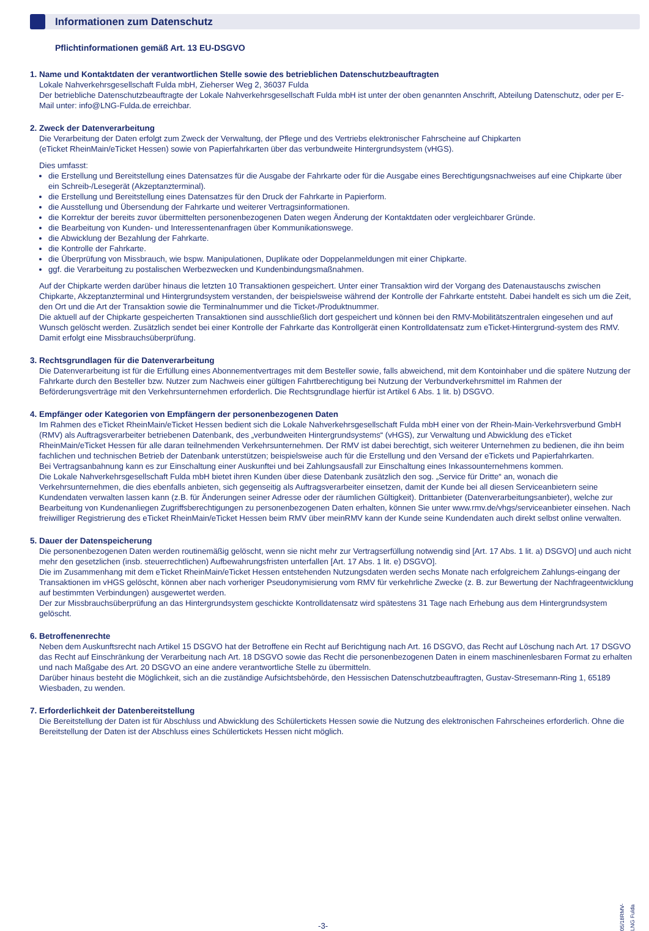Informationen zum Datenschutz
Pflichtinformationen gemäß Art. 13 EU-DSGVO
1. Name und Kontaktdaten der verantwortlichen Stelle sowie des betrieblichen Datenschutzbeauftragten
Lokale Nahverkehrsgesellschaft Fulda mbH, Zieherser Weg 2, 36037 Fulda
Der betriebliche Datenschutzbeauftragte der Lokale Nahverkehrsgesellschaft Fulda mbH ist unter der oben genannten Anschrift, Abteilung Datenschutz, oder per E-Mail unter: info@LNG-Fulda.de erreichbar.
2. Zweck der Datenverarbeitung
Die Verarbeitung der Daten erfolgt zum Zweck der Verwaltung, der Pflege und des Vertriebs elektronischer Fahrscheine auf Chipkarten
(eTicket RheinMain/eTicket Hessen) sowie von Papierfahrkarten über das verbundweite Hintergrundsystem (vHGS).
Dies umfasst:
die Erstellung und Bereitstellung eines Datensatzes für die Ausgabe der Fahrkarte oder für die Ausgabe eines Berechtigungsnachweises auf eine Chipkarte über ein Schreib-/Lesegerät (Akzeptanzterminal).
die Erstellung und Bereitstellung eines Datensatzes für den Druck der Fahrkarte in Papierform.
die Ausstellung und Übersendung der Fahrkarte und weiterer Vertragsinformationen.
die Korrektur der bereits zuvor übermittelten personenbezogenen Daten wegen Änderung der Kontaktdaten oder vergleichbarer Gründe.
die Bearbeitung von Kunden- und Interessentenanfragen über Kommunikationswege.
die Abwicklung der Bezahlung der Fahrkarte.
die Kontrolle der Fahrkarte.
die Überprüfung von Missbrauch, wie bspw. Manipulationen, Duplikate oder Doppelanmeldungen mit einer Chipkarte.
ggf. die Verarbeitung zu postalischen Werbezwecken und Kundenbindungsmaßnahmen.
Auf der Chipkarte werden darüber hinaus die letzten 10 Transaktionen gespeichert. Unter einer Transaktion wird der Vorgang des Datenaustauschs zwischen Chipkarte, Akzeptanzterminal und Hintergrundsystem verstanden, der beispielsweise während der Kontrolle der Fahrkarte entsteht. Dabei handelt es sich um die Zeit, den Ort und die Art der Transaktion sowie die Terminalnummer und die Ticket-/Produktnummer.
Die aktuell auf der Chipkarte gespeicherten Transaktionen sind ausschließlich dort gespeichert und können bei den RMV-Mobilitätszentralen eingesehen und auf Wunsch gelöscht werden. Zusätzlich sendet bei einer Kontrolle der Fahrkarte das Kontrollgerät einen Kontrolldatensatz zum eTicket-Hintergrund-system des RMV. Damit erfolgt eine Missbrauchsüberprüfung.
3. Rechtsgrundlagen für die Datenverarbeitung
Die Datenverarbeitung ist für die Erfüllung eines Abonnementvertrages mit dem Besteller sowie, falls abweichend, mit dem Kontoinhaber und die spätere Nutzung der Fahrkarte durch den Besteller bzw. Nutzer zum Nachweis einer gültigen Fahrtberechtigung bei Nutzung der Verbundverkehrsmittel im Rahmen der Beförderungsverträge mit den Verkehrsunternehmen erforderlich. Die Rechtsgrundlage hierfür ist Artikel 6 Abs. 1 lit. b) DSGVO.
4. Empfänger oder Kategorien von Empfängern der personenbezogenen Daten
Im Rahmen des eTicket RheinMain/eTicket Hessen bedient sich die Lokale Nahverkehrsgesellschaft Fulda mbH einer von der Rhein-Main-Verkehrsverbund GmbH (RMV) als Auftragsverarbeiter betriebenen Datenbank, des „verbundweiten Hintergrundsystems“ (vHGS), zur Verwaltung und Abwicklung des eTicket RheinMain/eTicket Hessen für alle daran teilnehmenden Verkehrsunternehmen. Der RMV ist dabei berechtigt, sich weiterer Unternehmen zu bedienen, die ihn beim fachlichen und technischen Betrieb der Datenbank unterstützen; beispielsweise auch für die Erstellung und den Versand der eTickets und Papierfahrkarten.
Bei Vertragsanbahnung kann es zur Einschaltung einer Auskunftei und bei Zahlungsausfall zur Einschaltung eines Inkassounternehmens kommen.
Die Lokale Nahverkehrsgesellschaft Fulda mbH bietet ihren Kunden über diese Datenbank zusätzlich den sog. „Service für Dritte“ an, wonach die Verkehrsunternehmen, die dies ebenfalls anbieten, sich gegenseitig als Auftragsverarbeiter einsetzen, damit der Kunde bei all diesen Serviceanbietern seine Kundendaten verwalten lassen kann (z.B. für Änderungen seiner Adresse oder der räumlichen Gültigkeit). Drittanbieter (Datenverarbeitungsanbieter), welche zur Bearbeitung von Kundenanliegen Zugriffsberechtigungen zu personenbezogenen Daten erhalten, können Sie unter www.rmv.de/vhgs/serviceanbieter einsehen. Nach freiwilliger Registrierung des eTicket RheinMain/eTicket Hessen beim RMV über meinRMV kann der Kunde seine Kundendaten auch direkt selbst online verwalten.
5. Dauer der Datenspeicherung
Die personenbezogenen Daten werden routinemäßig gelöscht, wenn sie nicht mehr zur Vertragserfüllung notwendig sind [Art. 17 Abs. 1 lit. a) DSGVO] und auch nicht mehr den gesetzlichen (insb. steuerrechtlichen) Aufbewahrungsfristen unterfallen [Art. 17 Abs. 1 lit. e) DSGVO].
Die im Zusammenhang mit dem eTicket RheinMain/eTicket Hessen entstehenden Nutzungsdaten werden sechs Monate nach erfolgreichem Zahlungs-eingang der Transaktionen im vHGS gelöscht, können aber nach vorheriger Pseudonymisierung vom RMV für verkehrliche Zwecke (z. B. zur Bewertung der Nachfrageentwicklung auf bestimmten Verbindungen) ausgewertet werden.
Der zur Missbrauchsüberprüfung an das Hintergrundsystem geschickte Kontrolldatensatz wird spätestens 31 Tage nach Erhebung aus dem Hintergrundsystem gelöscht.
6. Betroffenenrechte
Neben dem Auskunftsrecht nach Artikel 15 DSGVO hat der Betroffene ein Recht auf Berichtigung nach Art. 16 DSGVO, das Recht auf Löschung nach Art. 17 DSGVO das Recht auf Einschränkung der Verarbeitung nach Art. 18 DSGVO sowie das Recht die personenbezogenen Daten in einem maschinenlesbaren Format zu erhalten und nach Maßgabe des Art. 20 DSGVO an eine andere verantwortliche Stelle zu übermitteln.
Darüber hinaus besteht die Möglichkeit, sich an die zuständige Aufsichtsbehörde, den Hessischen Datenschutzbeauftragten, Gustav-Stresemann-Ring 1, 65189 Wiesbaden, zu wenden.
7. Erforderlichkeit der Datenbereitstellung
Die Bereitstellung der Daten ist für Abschluss und Abwicklung des Schülertickets Hessen sowie die Nutzung des elektronischen Fahrscheines erforderlich. Ohne die Bereitstellung der Daten ist der Abschluss eines Schülertickets Hessen nicht möglich.
-3-
05/18RMV-LNG Fulda